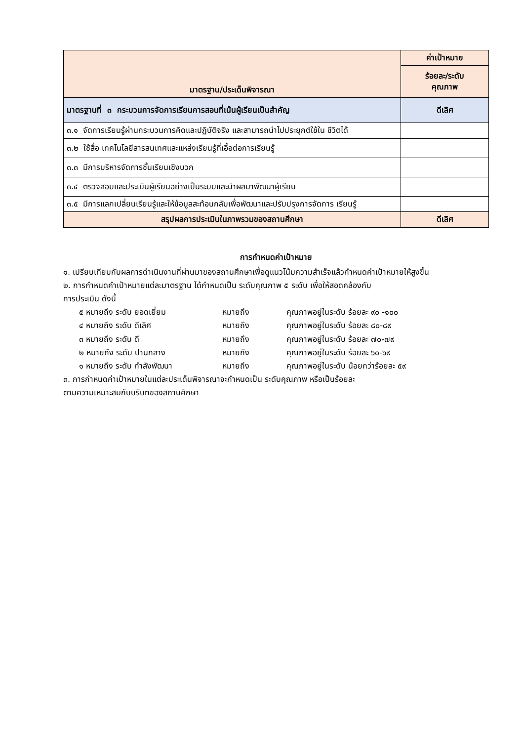| มาตรฐาน/ประเด็นพิจารณา | ค่าเป้าหมาย |
| --- | --- |
| | ร้อยละ/ระดับ คุณภาพ |
| มาตรฐานที่ ๓ กระบวนการจัดการเรียนการสอนที่เน้นผู้เรียนเป็นสำคัญ | ดีเลิศ |
| ๓.๑ จัดการเรียนรู้ผ่านกระบวนการคิดและปฏิบัติจริง และสามารถนำไปประยุกต์ใช้ใน ชีวิตได้ | |
| ๓.๒ ใช้สื่อ เทคโนโลยีสารสนเทศและแหล่งเรียนรู้ที่เอื้อต่อการเรียนรู้ | |
| ๓.๓ มีการบริหารจัดการชั้นเรียนเชิงบวก | |
| ๓.๔ ตรวจสอบและประเมินผู้เรียนอย่างเป็นระบบและนำผลมาพัฒนาผู้เรียน | |
| ๓.๕ มีการแลกเปลี่ยนเรียนรู้และให้ข้อมูลสะท้อนกลับเพื่อพัฒนาและปรับปรุงการจัดการ เรียนรู้ | |
| สรุปผลการประเมินในภาพรวมของสถานศึกษา | ดีเลิศ |
การกำหนดค่าเป้าหมาย
๑. เปรียบเทียบกับผลการดำเนินงานที่ผ่านมาของสถานศึกษาเพื่อดูแนวโน้มความสำเร็จแล้วกำหนดค่าเป้าหมายให้สูงขึ้น
๒. การกำหนดคำเป้าหมายแต่ละมาตรฐาน ได้กำหนดเป็น ระดับคุณภาพ ๕ ระดับ เพื่อให้สอดคล้องกับ
การประเมิน ดังนี้
๕ หมายถึง ระดับ ยอดเยี่ยม หมายถึง คุณภาพอยู่ในระดับ ร้อยละ ๙๐ -๑๐๐
๔ หมายถึง ระดับ ดีเลิศ หมายถึง คุณภาพอยู่ในระดับ ร้อยละ ๘๐-๘๙
๓ หมายถึง ระดับ ดี หมายถึง คุณภาพอยู่ในระดับ ร้อยละ ๗๐-๗๙
๒ หมายถึง ระดับ ปานกลาง หมายถึง คุณภาพอยู่ในระดับ ร้อยละ ๖๐-๖๙
๑ หมายถึง ระดับ กำลังพัฒนา หมายถึง คุณภาพอยู่ในระดับ น้อยกว่าร้อยละ ๕๙
๓. การกำหนดค่าเป้าหมายในแต่ละประเด็นพิจารณาจะกำหนดเป็น ระดับคุณภาพ หรือเป็นร้อยละ
ตามความเหมาะสมกับบริบทของสถานศึกษา